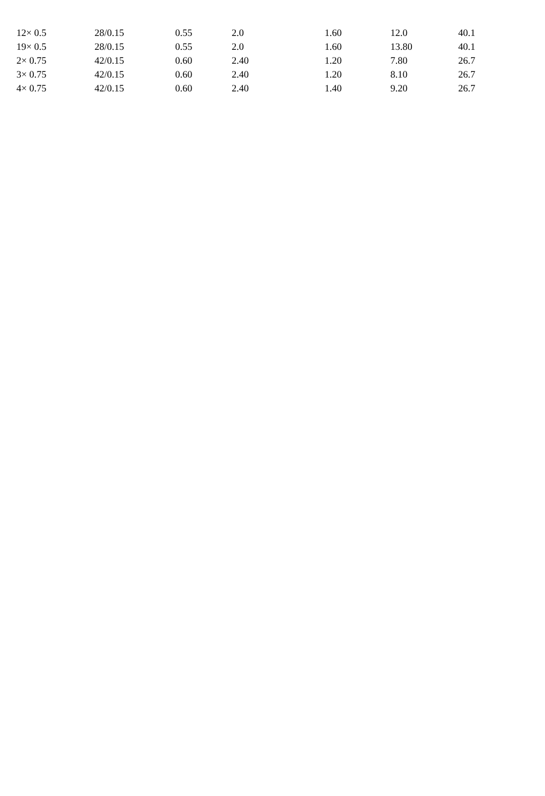| 12× 0.5 | 28/0.15 | 0.55 | 2.0 | 1.60 | 12.0 | 40.1 |
| 19× 0.5 | 28/0.15 | 0.55 | 2.0 | 1.60 | 13.80 | 40.1 |
| 2× 0.75 | 42/0.15 | 0.60 | 2.40 | 1.20 | 7.80 | 26.7 |
| 3× 0.75 | 42/0.15 | 0.60 | 2.40 | 1.20 | 8.10 | 26.7 |
| 4× 0.75 | 42/0.15 | 0.60 | 2.40 | 1.40 | 9.20 | 26.7 |